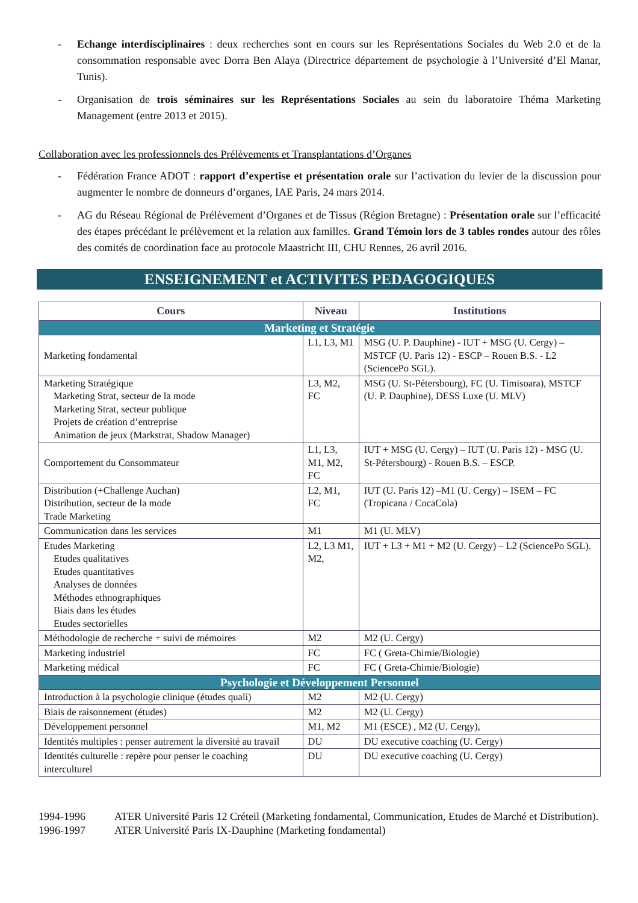- Echange interdisciplinaires : deux recherches sont en cours sur les Représentations Sociales du Web 2.0 et de la consommation responsable avec Dorra Ben Alaya (Directrice département de psychologie à l’Université d’El Manar, Tunis).
- Organisation de trois séminaires sur les Représentations Sociales au sein du laboratoire Théma Marketing Management (entre 2013 et 2015).
Collaboration avec les professionnels des Prélèvements et Transplantations d’Organes
- Fédération France ADOT : rapport d’expertise et présentation orale sur l’activation du levier de la discussion pour augmenter le nombre de donneurs d’organes, IAE Paris, 24 mars 2014.
- AG du Réseau Régional de Prélèvement d’Organes et de Tissus (Région Bretagne) : Présentation orale sur l’efficacité des étapes précédant le prélèvement et la relation aux familles. Grand Témoin lors de 3 tables rondes autour des rôles des comités de coordination face au protocole Maastricht III, CHU Rennes, 26 avril 2016.
ENSEIGNEMENT et ACTIVITES PEDAGOGIQUES
| Cours | Niveau | Institutions |
| --- | --- | --- |
| Marketing et Stratégie | | |
| Marketing fondamental | L1, L3, M1 | MSG (U. P. Dauphine) - IUT + MSG (U. Cergy) – MSTCF (U. Paris 12) - ESCP – Rouen B.S. - L2 (SciencePo SGL). |
| Marketing Stratégique Marketing Strat, secteur de la mode Marketing Strat, secteur publique Projets de création d’entreprise Animation de jeux (Markstrat, Shadow Manager) | L3, M2, FC | MSG (U. St-Pétersbourg), FC (U. Timisoara), MSTCF (U. P. Dauphine), DESS Luxe (U. MLV) |
| Comportement du Consommateur | L1, L3, M1, M2, FC | IUT + MSG (U. Cergy) – IUT (U. Paris 12) - MSG (U. St-Pétersbourg) - Rouen B.S. – ESCP. |
| Distribution (+Challenge Auchan) Distribution, secteur de la mode Trade Marketing | L2, M1, FC | IUT (U. Paris 12) –M1 (U. Cergy) – ISEM – FC (Tropicana / CocaCola) |
| Communication dans les services | M1 | M1 (U. MLV) |
| Etudes Marketing Etudes qualitatives Etudes quantitatives Analyses de données Méthodes ethnographiques Biais dans les études Etudes sectorielles | L2, L3 M1, M2, | IUT + L3 + M1 + M2 (U. Cergy) – L2 (SciencePo SGL). |
| Méthodologie de recherche + suivi de mémoires | M2 | M2 (U. Cergy) |
| Marketing industriel | FC | FC ( Greta-Chimie/Biologie) |
| Marketing médical | FC | FC ( Greta-Chimie/Biologie) |
| Psychologie et Développement Personnel | | |
| Introduction à la psychologie clinique (études quali) | M2 | M2 (U. Cergy) |
| Biais de raisonnement (études) | M2 | M2 (U. Cergy) |
| Développement personnel | M1, M2 | M1 (ESCE) , M2 (U. Cergy), |
| Identités multiples : penser autrement la diversité au travail | DU | DU executive coaching (U. Cergy) |
| Identités culturelle : repère pour penser le coaching interculturel | DU | DU executive coaching (U. Cergy) |
1994-1996 ATER Université Paris 12 Créteil (Marketing fondamental, Communication, Etudes de Marché et Distribution).
1996-1997 ATER Université Paris IX-Dauphine (Marketing fondamental)